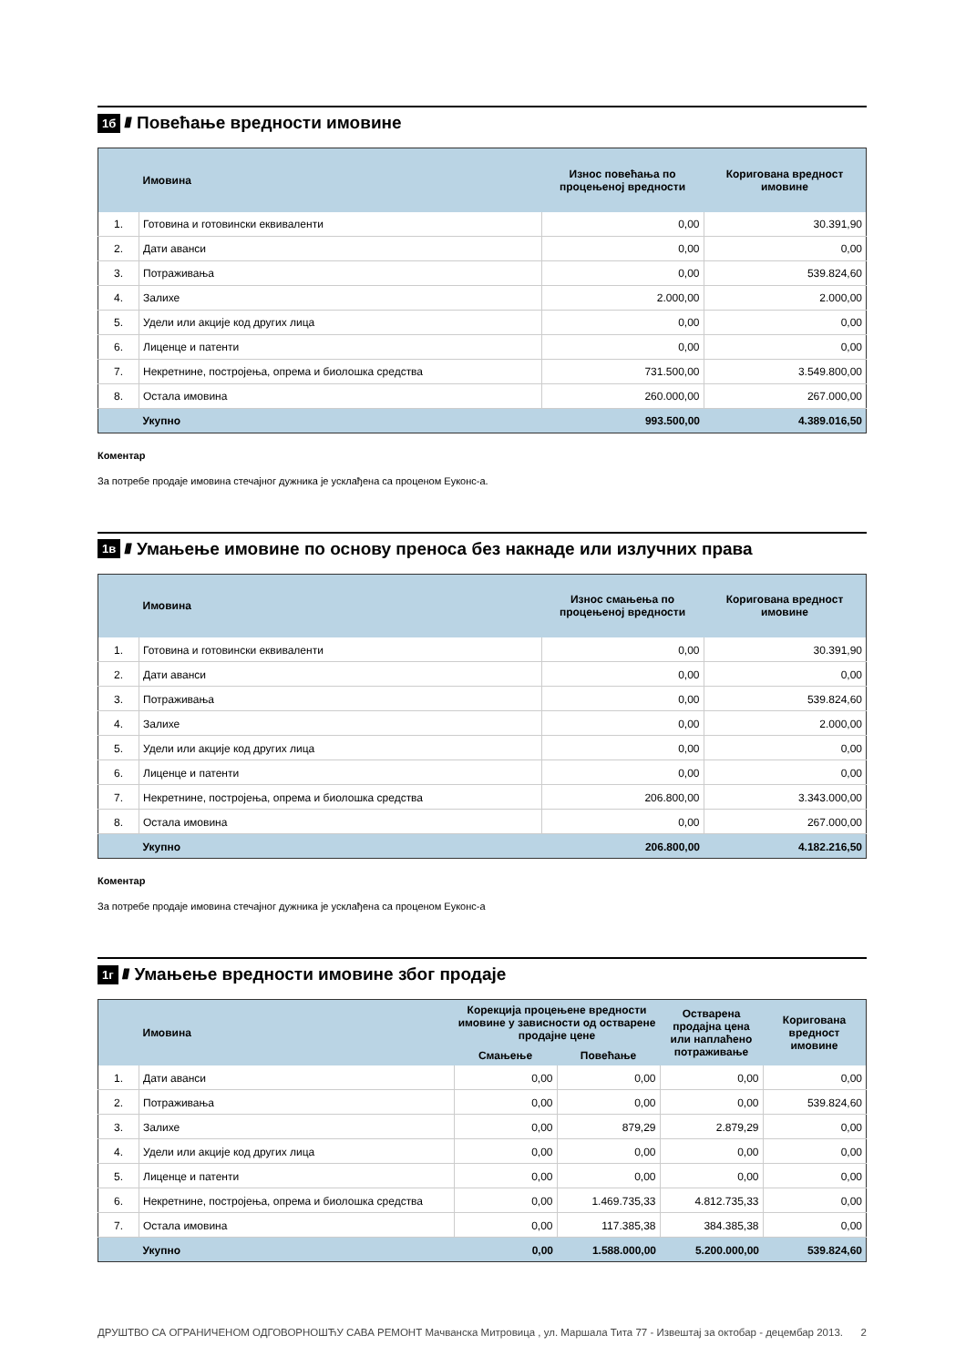1б ////
Повећање вредности имовине
| | Имовина | Износ повећања по процењеној вредности | Коригована вредност имовине |
| --- | --- | --- | --- |
| 1. | Готовина и готовински еквиваленти | 0,00 | 30.391,90 |
| 2. | Дати аванси | 0,00 | 0,00 |
| 3. | Потраживања | 0,00 | 539.824,60 |
| 4. | Залихе | 2.000,00 | 2.000,00 |
| 5. | Удели или акције код других лица | 0,00 | 0,00 |
| 6. | Лиценце и патенти | 0,00 | 0,00 |
| 7. | Некретнине, постројења, опрема и биолошка средства | 731.500,00 | 3.549.800,00 |
| 8. | Остала имовина | 260.000,00 | 267.000,00 |
| | Укупно | 993.500,00 | 4.389.016,50 |
Коментар
За потребе продаје имовина стечајног дужника је усклађена са проценом Еуконс-а.
1в ////
Умањење имовине по основу преноса без накнаде или излучних права
| | Имовина | Износ смањења по процењеној вредности | Коригована вредност имовине |
| --- | --- | --- | --- |
| 1. | Готовина и готовински еквиваленти | 0,00 | 30.391,90 |
| 2. | Дати аванси | 0,00 | 0,00 |
| 3. | Потраживања | 0,00 | 539.824,60 |
| 4. | Залихе | 0,00 | 2.000,00 |
| 5. | Удели или акције код других лица | 0,00 | 0,00 |
| 6. | Лиценце и патенти | 0,00 | 0,00 |
| 7. | Некретнине, постројења, опрема и биолошка средства | 206.800,00 | 3.343.000,00 |
| 8. | Остала имовина | 0,00 | 267.000,00 |
| | Укупно | 206.800,00 | 4.182.216,50 |
Коментар
За потребе продаје имовина стечајног дужника је усклађена са проценом Еуконс-а
1г ////
Умањење вредности имовине због продаје
| | Имовина | Корекција процењене вредности имовине у зависности од остварене продајне цене | | Остварена продајна цена или наплаћено потраживање | Коригована вредност имовине |
| --- | --- | --- | --- | --- | --- |
| | | Смањење | Повећање | | |
| 1. | Дати аванси | 0,00 | 0,00 | 0,00 | 0,00 |
| 2. | Потраживања | 0,00 | 0,00 | 0,00 | 539.824,60 |
| 3. | Залихе | 0,00 | 879,29 | 2.879,29 | 0,00 |
| 4. | Удели или акције код других лица | 0,00 | 0,00 | 0,00 | 0,00 |
| 5. | Лиценце и патенти | 0,00 | 0,00 | 0,00 | 0,00 |
| 6. | Некретнине, постројења, опрема и биолошка средства | 0,00 | 1.469.735,33 | 4.812.735,33 | 0,00 |
| 7. | Остала имовина | 0,00 | 117.385,38 | 384.385,38 | 0,00 |
| | Укупно | 0,00 | 1.588.000,00 | 5.200.000,00 | 539.824,60 |
ДРУШТВО СА ОГРАНИЧЕНОМ ОДГОВОРНОШЋУ САВА РЕМОНТ Мачванска Митровица , ул. Маршала Тита 77 - Извештај за октобар - децембар 2013. 2